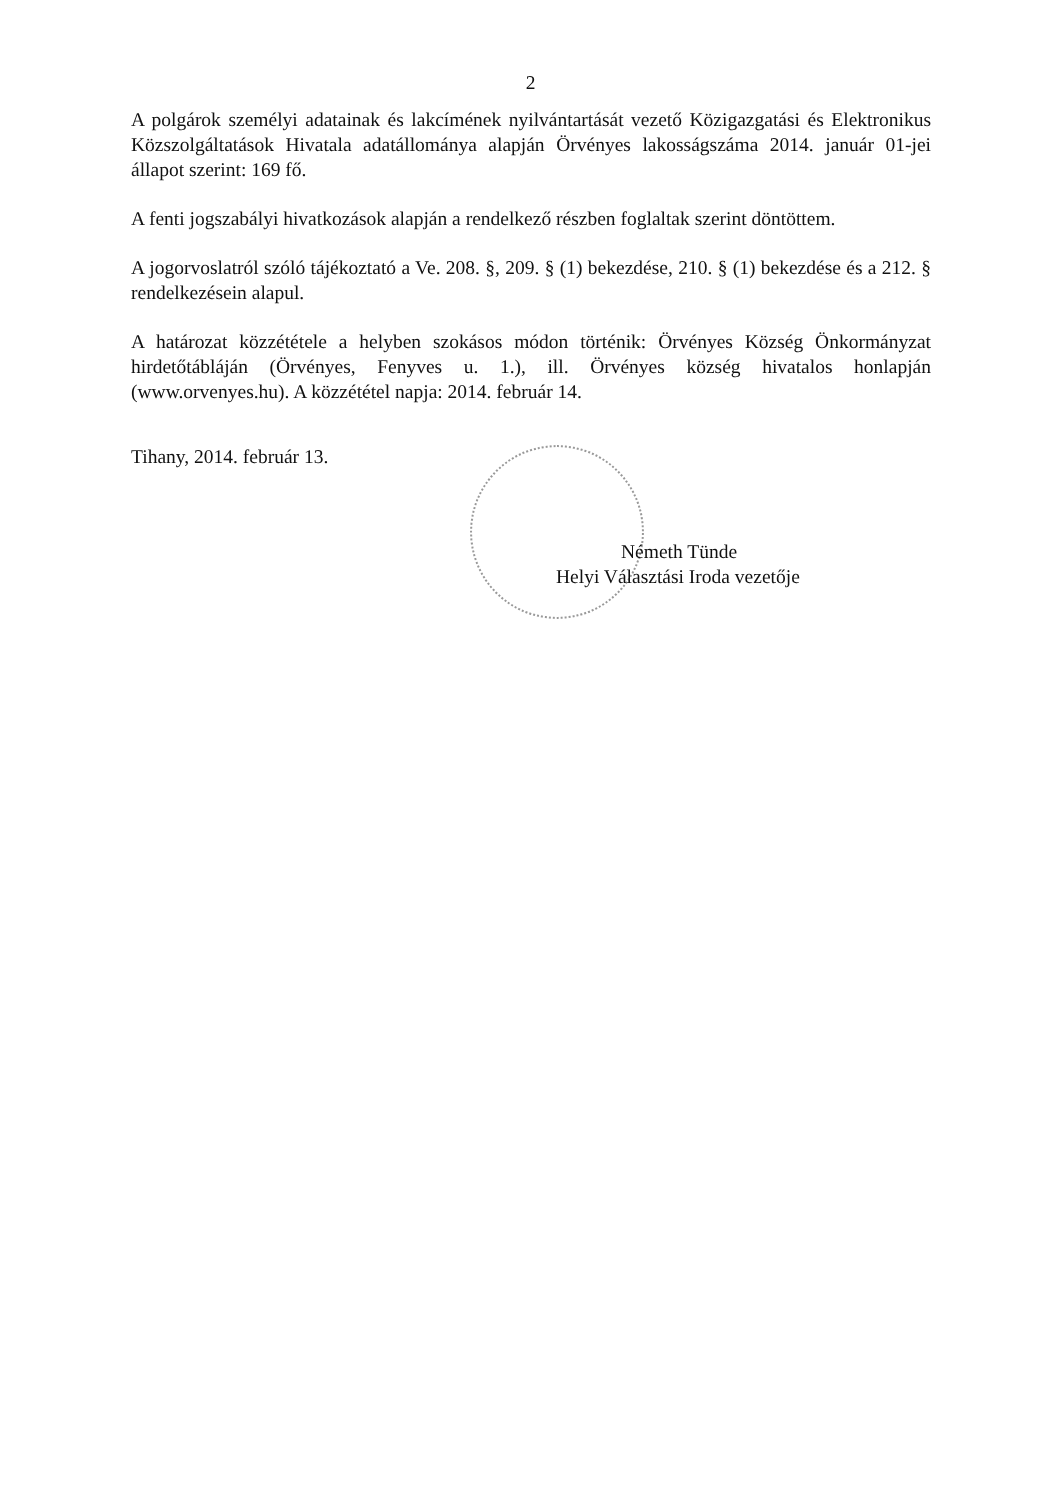2
A polgárok személyi adatainak és lakcímének nyilvántartását vezető Közigazgatási és Elektronikus Közszolgáltatások Hivatala adatállománya alapján Örvényes lakosságszáma 2014. január 01-jei állapot szerint: 169 fő.
A fenti jogszabályi hivatkozások alapján a rendelkező részben foglaltak szerint döntöttem.
A jogorvoslatról szóló tájékoztató a Ve. 208. §, 209. § (1) bekezdése, 210. § (1) bekezdése és a 212. § rendelkezésein alapul.
A határozat közzététele a helyben szokásos módon történik: Örvényes Község Önkormányzat hirdetőtábláján (Örvényes, Fenyves u. 1.), ill. Örvényes község hivatalos honlapján (www.orvenyes.hu). A közzététel napja: 2014. február 14.
Tihany, 2014. február 13.
Németh Tünde
Helyi Választási Iroda vezetője